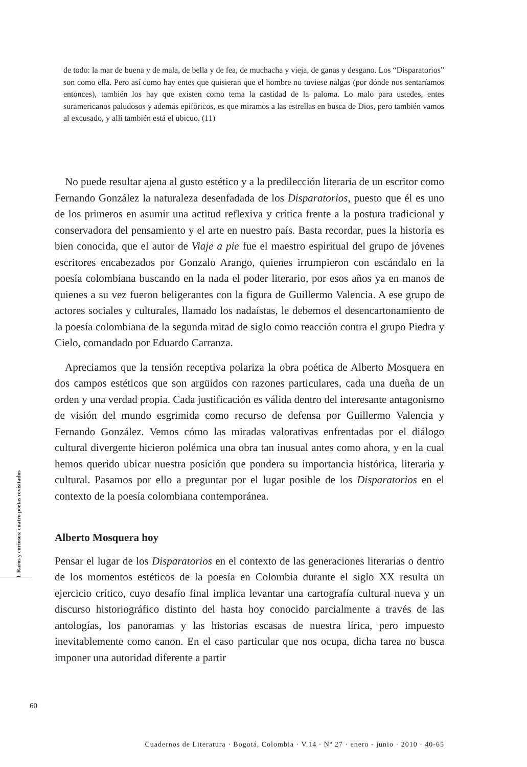de todo: la mar de buena y de mala, de bella y de fea, de muchacha y vieja, de ganas y desgano. Los “Disparatorios” son como ella. Pero así como hay entes que quisieran que el hombre no tuviese nalgas (por dónde nos sentaríamos entonces), también los hay que existen como tema la castidad de la paloma. Lo malo para ustedes, entes suramericanos paludosos y además epifóricos, es que miramos a las estrellas en busca de Dios, pero también vamos al excusado, y allí también está el ubicuo. (11)
No puede resultar ajena al gusto estético y a la predilección literaria de un escritor como Fernando González la naturaleza desenfadada de los Disparatorios, puesto que él es uno de los primeros en asumir una actitud reflexiva y crítica frente a la postura tradicional y conservadora del pensamiento y el arte en nuestro país. Basta recordar, pues la historia es bien conocida, que el autor de Viaje a pie fue el maestro espiritual del grupo de jóvenes escritores encabezados por Gonzalo Arango, quienes irrumpieron con escándalo en la poesía colombiana buscando en la nada el poder literario, por esos años ya en manos de quienes a su vez fueron beligerantes con la figura de Guillermo Valencia. A ese grupo de actores sociales y culturales, llamado los nadaístas, le debemos el desencartonamiento de la poesía colombiana de la segunda mitad de siglo como reacción contra el grupo Piedra y Cielo, comandado por Eduardo Carranza.
Apreciamos que la tensión receptiva polariza la obra poética de Alberto Mosquera en dos campos estéticos que son argüidos con razones particulares, cada una dueña de un orden y una verdad propia. Cada justificación es válida dentro del interesante antagonismo de visión del mundo esgrimida como recurso de defensa por Guillermo Valencia y Fernando González. Vemos cómo las miradas valorativas enfrentadas por el diálogo cultural divergente hicieron polémica una obra tan inusual antes como ahora, y en la cual hemos querido ubicar nuestra posición que pondera su importancia histórica, literaria y cultural. Pasamos por ello a preguntar por el lugar posible de los Disparatorios en el contexto de la poesía colombiana contemporánea.
Alberto Mosquera hoy
Pensar el lugar de los Disparatorios en el contexto de las generaciones literarias o dentro de los momentos estéticos de la poesía en Colombia durante el siglo XX resulta un ejercicio crítico, cuyo desafío final implica levantar una cartografía cultural nueva y un discurso historiográfico distinto del hasta hoy conocido parcialmente a través de las antologías, los panoramas y las historias escasas de nuestra lírica, pero impuesto inevitablemente como canon. En el caso particular que nos ocupa, dicha tarea no busca imponer una autoridad diferente a partir
I. Raros y curiosos: cuatro poetas revisitados
60
Cuadernos de Literatura · Bogotá, Colombia · V.14 · Nº 27 · enero - junio · 2010 · 40-65